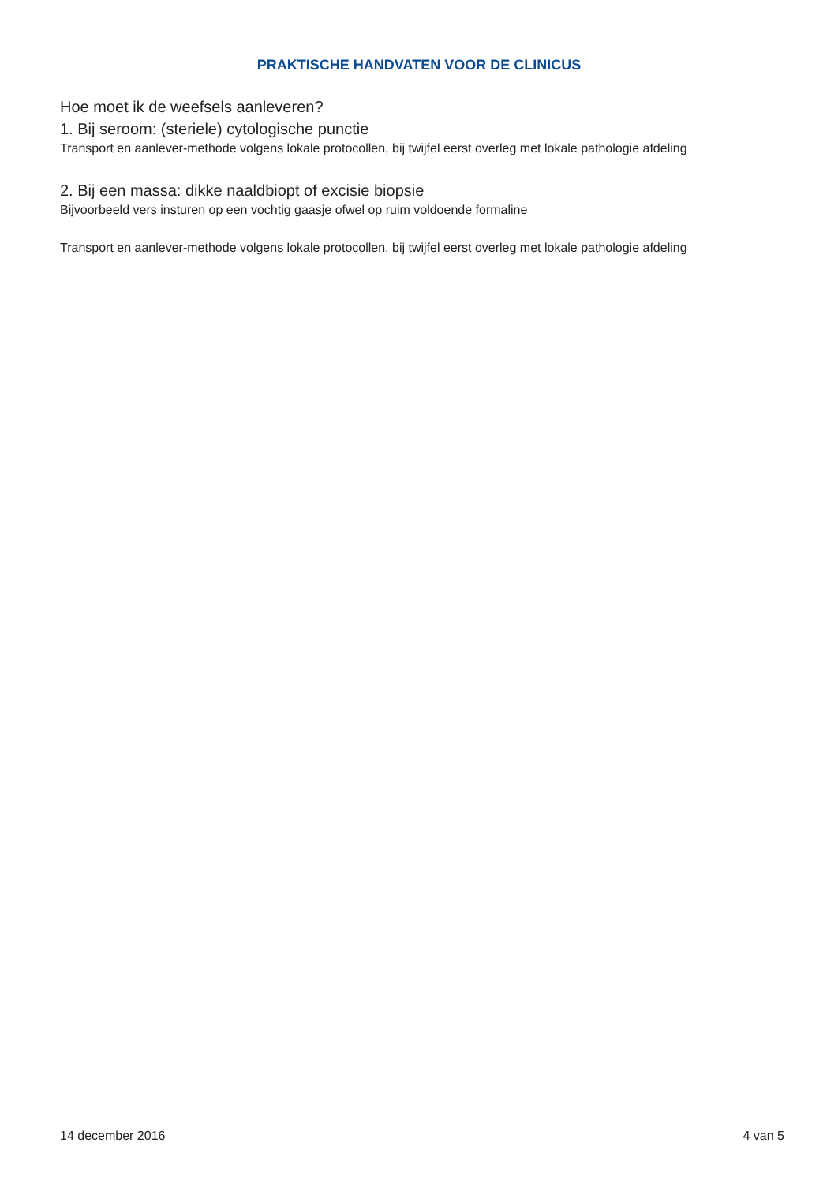PRAKTISCHE HANDVATEN VOOR DE CLINICUS
Hoe moet ik de weefsels aanleveren?
1. Bij seroom: (steriele) cytologische punctie
Transport en aanlever-methode volgens lokale protocollen, bij twijfel eerst overleg met lokale pathologie afdeling
2. Bij een massa: dikke naaldbiopt of excisie biopsie
Bijvoorbeeld vers insturen op een vochtig gaasje ofwel op ruim voldoende formaline
Transport en aanlever-methode volgens lokale protocollen, bij twijfel eerst overleg met lokale pathologie afdeling
14 december 2016 4 van 5